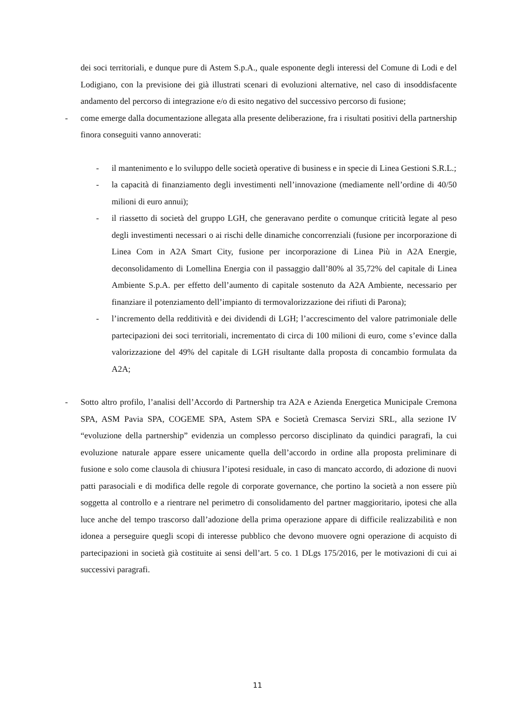dei soci territoriali, e dunque pure di Astem S.p.A., quale esponente degli interessi del Comune di Lodi e del Lodigiano, con la previsione dei già illustrati scenari di evoluzioni alternative, nel caso di insoddisfacente andamento del percorso di integrazione e/o di esito negativo del successivo percorso di fusione;
- come emerge dalla documentazione allegata alla presente deliberazione, fra i risultati positivi della partnership finora conseguiti vanno annoverati:
- il mantenimento e lo sviluppo delle società operative di business e in specie di Linea Gestioni S.R.L.;
- la capacità di finanziamento degli investimenti nell’innovazione (mediamente nell’ordine di 40/50 milioni di euro annui);
- il riassetto di società del gruppo LGH, che generavano perdite o comunque criticità legate al peso degli investimenti necessari o ai rischi delle dinamiche concorrenziali (fusione per incorporazione di Linea Com in A2A Smart City, fusione per incorporazione di Linea Più in A2A Energie, deconsolidamento di Lomellina Energia con il passaggio dall’80% al 35,72% del capitale di Linea Ambiente S.p.A. per effetto dell’aumento di capitale sostenuto da A2A Ambiente, necessario per finanziare il potenziamento dell’impianto di termovalorizzazione dei rifiuti di Parona);
- l’incremento della redditività e dei dividendi di LGH; l’accrescimento del valore patrimoniale delle partecipazioni dei soci territoriali, incrementato di circa di 100 milioni di euro, come s’evince dalla valorizzazione del 49% del capitale di LGH risultante dalla proposta di concambio formulata da A2A;
- Sotto altro profilo, l’analisi dell’Accordo di Partnership tra A2A e Azienda Energetica Municipale Cremona SPA, ASM Pavia SPA, COGEME SPA, Astem SPA e Società Cremasca Servizi SRL, alla sezione IV “evoluzione della partnership” evidenzia un complesso percorso disciplinato da quindici paragrafi, la cui evoluzione naturale appare essere unicamente quella dell’accordo in ordine alla proposta preliminare di fusione e solo come clausola di chiusura l’ipotesi residuale, in caso di mancato accordo, di adozione di nuovi patti parasociali e di modifica delle regole di corporate governance, che portino la società a non essere più soggetta al controllo e a rientrare nel perimetro di consolidamento del partner maggioritario, ipotesi che alla luce anche del tempo trascorso dall’adozione della prima operazione appare di difficile realizzabilità e non idonea a perseguire quegli scopi di interesse pubblico che devono muovere ogni operazione di acquisto di partecipazioni in società già costituite ai sensi dell’art. 5 co. 1 DLgs 175/2016, per le motivazioni di cui ai successivi paragrafi.
11